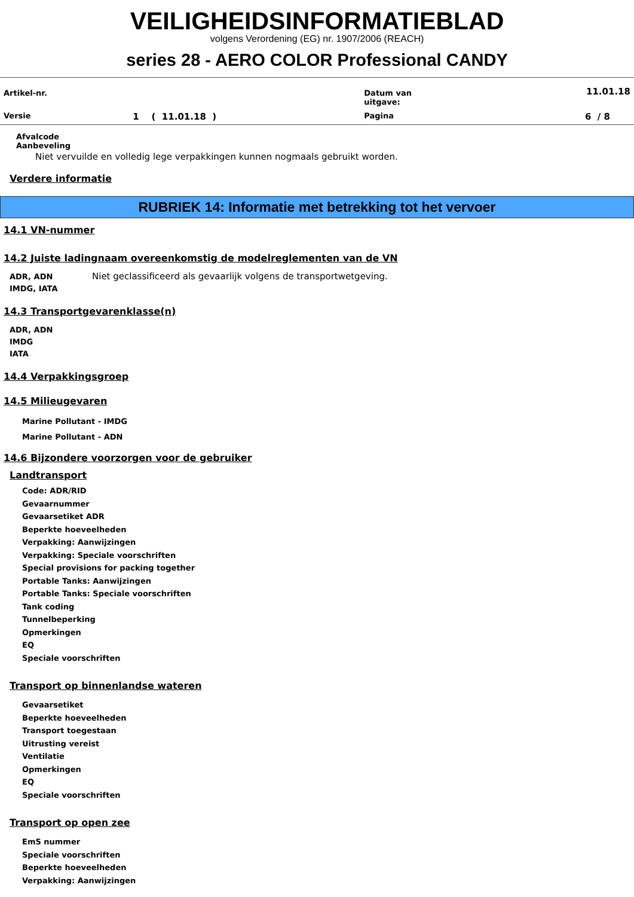VEILIGHEIDSINFORMATIEBLAD
volgens Verordening (EG) nr. 1907/2006 (REACH)
series 28 - AERO COLOR Professional CANDY
| Artikel-nr. | | Datum van uitgave: | 11.01.18 |
| Versie | 1 ( 11.01.18 ) | Pagina | 6 / 8 |
Afvalcode
Aanbeveling
Niet vervuilde en volledig lege verpakkingen kunnen nogmaals gebruikt worden.
Verdere informatie
RUBRIEK 14: Informatie met betrekking tot het vervoer
14.1 VN-nummer
14.2 Juiste ladingnaam overeenkomstig de modelreglementen van de VN
ADR, ADN
IMDG, IATA
Niet geclassificeerd als gevaarlijk volgens de transportwetgeving.
14.3 Transportgevarenklasse(n)
ADR, ADN
IMDG
IATA
14.4 Verpakkingsgroep
14.5 Milieugevaren
Marine Pollutant - IMDG
Marine Pollutant - ADN
14.6 Bijzondere voorzorgen voor de gebruiker
Landtransport
Code: ADR/RID
Gevaarnummer
Gevaarsetiket ADR
Beperkte hoeveelheden
Verpakking: Aanwijzingen
Verpakking: Speciale voorschriften
Special provisions for packing together
Portable Tanks: Aanwijzingen
Portable Tanks: Speciale voorschriften
Tank coding
Tunnelbeperking
Opmerkingen
EQ
Speciale voorschriften
Transport op binnenlandse wateren
Gevaarsetiket
Beperkte hoeveelheden
Transport toegestaan
Uitrusting vereist
Ventilatie
Opmerkingen
EQ
Speciale voorschriften
Transport op open zee
EmS nummer
Speciale voorschriften
Beperkte hoeveelheden
Verpakking: Aanwijzingen